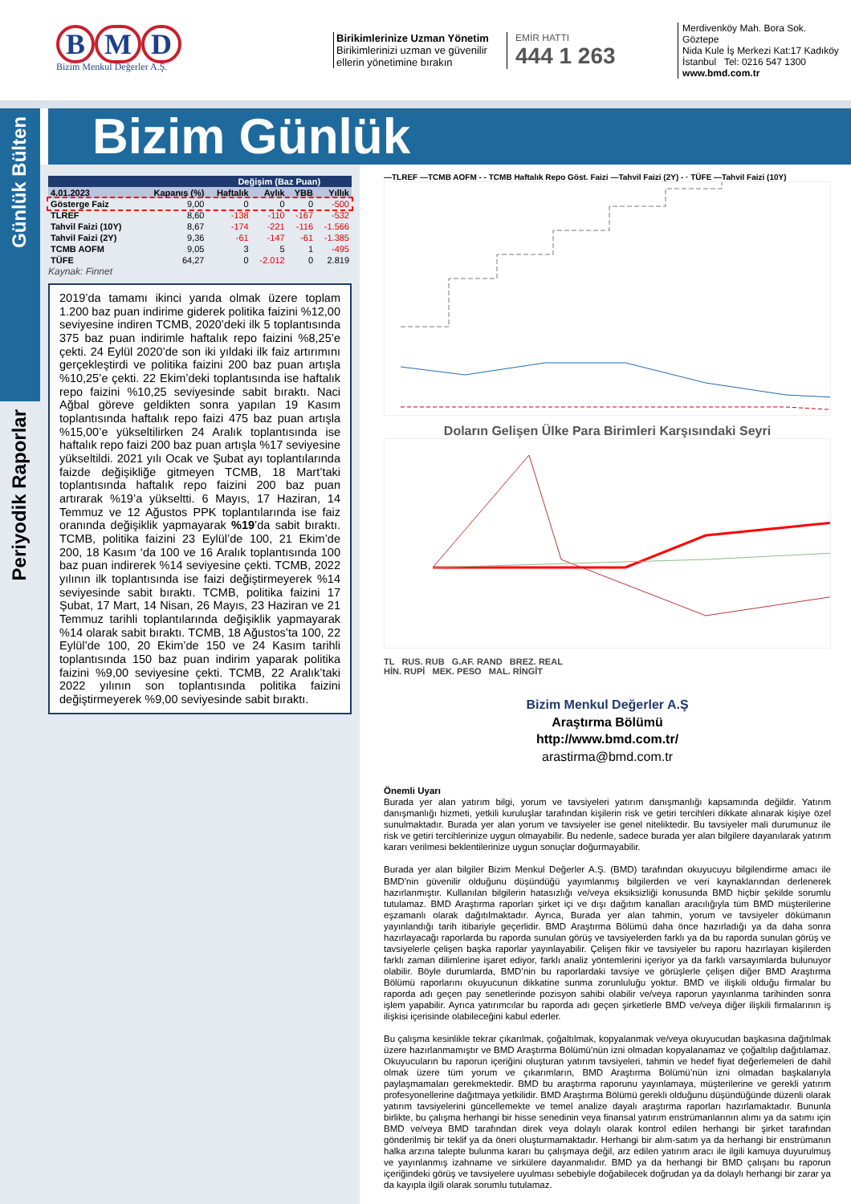B M D
Bizim Menkul Değerler A.Ş.
Birikimlerinize Uzman Yönetim
Birikimlerinizi uzman ve güvenilir ellerin yönetimine bırakın
EMİR HATTI
444 1 263
Merdivenköy Mah. Bora Sok. Göztepe
Nida Kule İş Merkezi Kat:17 Kadıköy
İstanbul Tel: 0216 547 1300
www.bmd.com.tr
Bizim Günlük
Günlük Bülten
Periyodik Raporlar
| | | Değişim (Baz Puan) | | | |
| --- | --- | --- | --- | --- | --- |
| 4.01.2023 | Kapanış (%) | Haftalık | Aylık | YBB | Yıllık |
| Gösterge Faiz | 9,00 | 0 | 0 | 0 | -500 |
| TLREF | 8,60 | -138 | -110 | -167 | -532 |
| Tahvil Faizi (10Y) | 8,67 | -174 | -221 | -116 | -1.566 |
| Tahvil Faizi (2Y) | 9,36 | -61 | -147 | -61 | -1.385 |
| TCMB AOFM | 9,05 | 3 | 5 | 1 | -495 |
| TÜFE | 64,27 | 0 | -2.012 | 0 | 2.819 |
Kaynak: Finnet
2019’da tamamı ikinci yarıda olmak üzere toplam 1.200 baz puan indirime giderek politika faizini %12,00 seviyesine indiren TCMB, 2020’deki ilk 5 toplantısında 375 baz puan indirimle haftalık repo faizini %8,25’e çekti. 24 Eylül 2020’de son iki yıldaki ilk faiz artırımını gerçekleştirdi ve politika faizini 200 baz puan artışla %10,25’e çekti. 22 Ekim’deki toplantısında ise haftalık repo faizini %10,25 seviyesinde sabit bıraktı. Naci Ağbal göreve geldikten sonra yapılan 19 Kasım toplantısında haftalık repo faizi 475 baz puan artışla %15,00’e yükseltilirken 24 Aralık toplantısında ise haftalık repo faizi 200 baz puan artışla %17 seviyesine yükseltildi. 2021 yılı Ocak ve Şubat ayı toplantılarında faizde değişikliğe gitmeyen TCMB, 18 Mart’taki toplantısında haftalık repo faizini 200 baz puan artırarak %19’a yükseltti. 6 Mayıs, 17 Haziran, 14 Temmuz ve 12 Ağustos PPK toplantılarında ise faiz oranında değişiklik yapmayarak %19’da sabit bıraktı. TCMB, politika faizini 23 Eylül’de 100, 21 Ekim’de 200, 18 Kasım ‘da 100 ve 16 Aralık toplantısında 100 baz puan indirerek %14 seviyesine çekti. TCMB, 2022 yılının ilk toplantısında ise faizi değiştirmeyerek %14 seviyesinde sabit bıraktı. TCMB, politika faizini 17 Şubat, 17 Mart, 14 Nisan, 26 Mayıs, 23 Haziran ve 21 Temmuz tarihli toplantılarında değişiklik yapmayarak %14 olarak sabit bıraktı. TCMB, 18 Ağustos’ta 100, 22 Eylül’de 100, 20 Ekim’de 150 ve 24 Kasım tarihli toplantısında 150 baz puan indirim yaparak politika faizini %9,00 seviyesine çekti. TCMB, 22 Aralık’taki 2022 yılının son toplantısında politika faizini değiştirmeyerek %9,00 seviyesinde sabit bıraktı.
—TLREF —TCMB AOFM - - TCMB Haftalık Repo Göst. Faizi —Tahvil Faizi (2Y) - · TÜFE —Tahvil Faizi (10Y)
Doların Gelişen Ülke Para Birimleri Karşısındaki Seyri
TL RUS. RUB G.AF. RAND BREZ. REAL
HİN. RUPİ MEK. PESO MAL. RİNGİT
Bizim Menkul Değerler A.Ş
Araştırma Bölümü
http://www.bmd.com.tr/
arastirma@bmd.com.tr
Önemli Uyarı
Burada yer alan yatırım bilgi, yorum ve tavsiyeleri yatırım danışmanlığı kapsamında değildir. Yatırım danışmanlığı hizmeti, yetkili kuruluşlar tarafından kişilerin risk ve getiri tercihleri dikkate alınarak kişiye özel sunulmaktadır. Burada yer alan yorum ve tavsiyeler ise genel niteliktedir. Bu tavsiyeler mali durumunuz ile risk ve getiri tercihlerinize uygun olmayabilir. Bu nedenle, sadece burada yer alan bilgilere dayanılarak yatırım kararı verilmesi beklentilerinize uygun sonuçlar doğurmayabilir.
Burada yer alan bilgiler Bizim Menkul Değerler A.Ş. (BMD) tarafından okuyucuyu bilgilendirme amacı ile BMD’nin güvenilir olduğunu düşündüğü yayımlanmış bilgilerden ve veri kaynaklarından derlenerek hazırlanmıştır. Kullanılan bilgilerin hatasızlığı ve/veya eksiksizliği konusunda BMD hiçbir şekilde sorumlu tutulamaz. BMD Araştırma raporları şirket içi ve dışı dağıtım kanalları aracılığıyla tüm BMD müşterilerine eşzamanlı olarak dağıtılmaktadır. Ayrıca, Burada yer alan tahmin, yorum ve tavsiyeler dökümanın yayınlandığı tarih itibariyle geçerlidir. BMD Araştırma Bölümü daha önce hazırladığı ya da daha sonra hazırlayacağı raporlarda bu raporda sunulan görüş ve tavsiyelerden farklı ya da bu raporda sunulan görüş ve tavsiyelerle çelişen başka raporlar yayınlayabilir. Çelişen fikir ve tavsiyeler bu raporu hazırlayan kişilerden farklı zaman dilimlerine işaret ediyor, farklı analiz yöntemlerini içeriyor ya da farklı varsayımlarda bulunuyor olabilir. Böyle durumlarda, BMD’nin bu raporlardaki tavsiye ve görüşlerle çelişen diğer BMD Araştırma Bölümü raporlarını okuyucunun dikkatine sunma zorunluluğu yoktur. BMD ve ilişkili olduğu firmalar bu raporda adı geçen pay senetlerinde pozisyon sahibi olabilir ve/veya raporun yayınlanma tarihinden sonra işlem yapabilir. Ayrıca yatırımcılar bu raporda adı geçen şirketlerle BMD ve/veya diğer ilişkili firmalarının iş ilişkisi içerisinde olabileceğini kabul ederler.
Bu çalışma kesinlikle tekrar çıkarılmak, çoğaltılmak, kopyalanmak ve/veya okuyucudan başkasına dağıtılmak üzere hazırlanmamıştır ve BMD Araştırma Bölümü’nün izni olmadan kopyalanamaz ve çoğaltılıp dağıtılamaz. Okuyucuların bu raporun içeriğini oluşturan yatırım tavsiyeleri, tahmin ve hedef fiyat değerlemeleri de dahil olmak üzere tüm yorum ve çıkarımların, BMD Araştırma Bölümü’nün izni olmadan başkalarıyla paylaşmamaları gerekmektedir. BMD bu araştırma raporunu yayınlamaya, müşterilerine ve gerekli yatırım profesyonellerine dağıtmaya yetkilidir. BMD Araştırma Bölümü gerekli olduğunu düşündüğünde düzenli olarak yatırım tavsiyelerini güncellemekte ve temel analize dayalı araştırma raporları hazırlamaktadır. Bununla birlikte, bu çalışma herhangi bir hisse senedinin veya finansal yatırım enstrümanlarının alımı ya da satımı için BMD ve/veya BMD tarafından direk veya dolaylı olarak kontrol edilen herhangi bir şirket tarafından gönderilmiş bir teklif ya da öneri oluşturmamaktadır. Herhangi bir alım-satım ya da herhangi bir enstrümanın halka arzına talepte bulunma kararı bu çalışmaya değil, arz edilen yatırım aracı ile ilgili kamuya duyurulmuş ve yayınlanmış izahname ve sirkülere dayanmalıdır. BMD ya da herhangi bir BMD çalışanı bu raporun içeriğindeki görüş ve tavsiyelere uyulması sebebiyle doğabilecek doğrudan ya da dolaylı herhangi bir zarar ya da kayıpla ilgili olarak sorumlu tutulamaz.